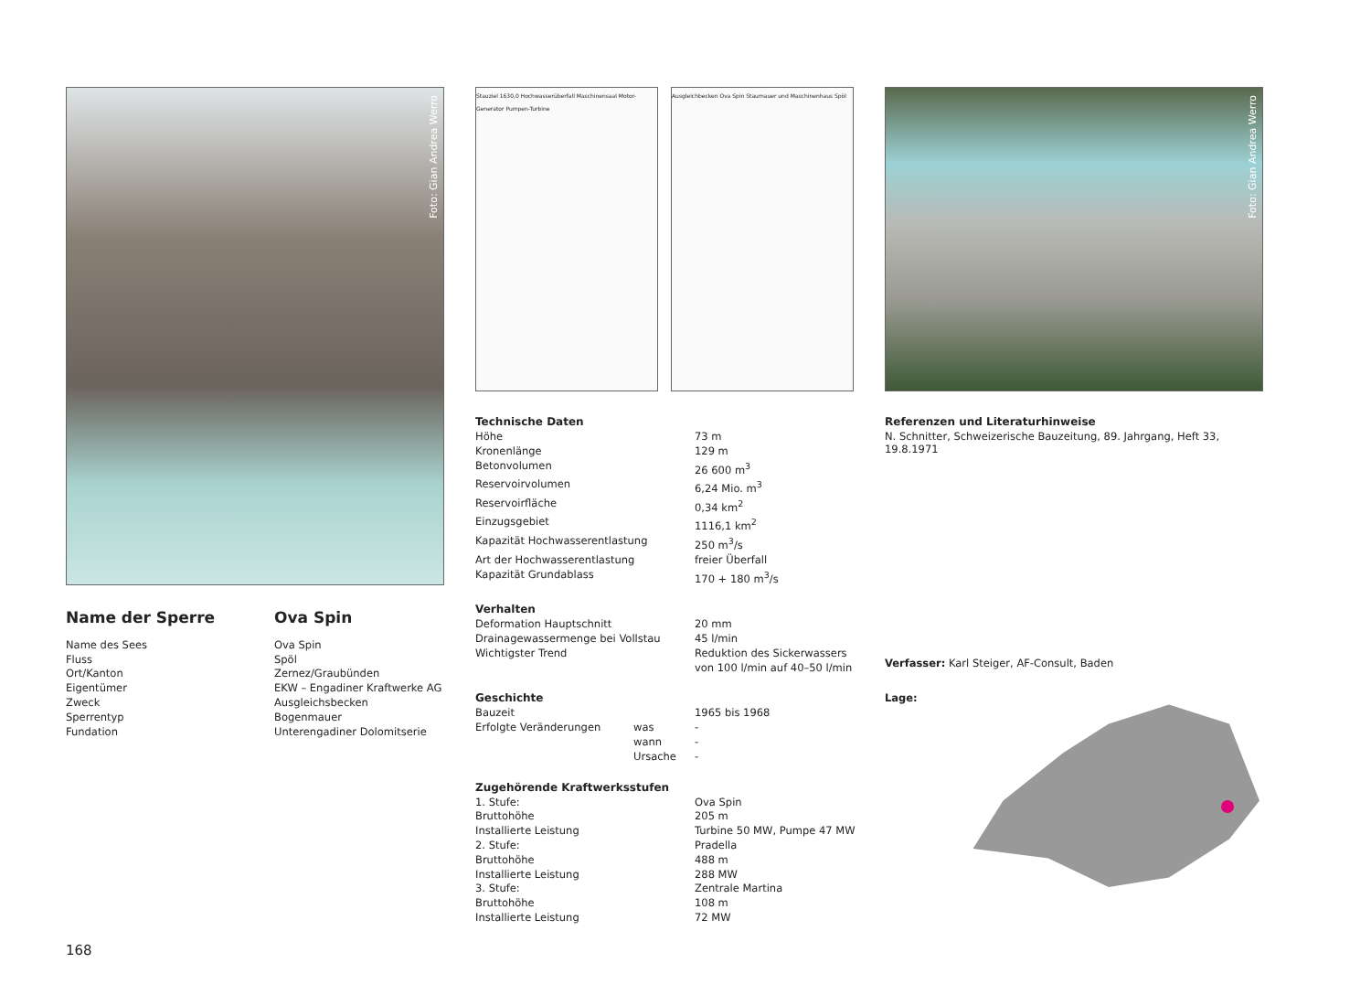Foto: Gian Andrea Werro
| Name der Sperre | Ova Spin |
| Name des Sees | Ova Spin |
| Fluss | Spöl |
| Ort/Kanton | Zernez/Graubünden |
| Eigentümer | EKW – Engadiner Kraftwerke AG |
| Zweck | Ausgleichsbecken |
| Sperrentyp | Bogenmauer |
| Fundation | Unterengadiner Dolomitserie |
168
Stauziel 1630,0 Hochwasserüberfall Maschinensaal Motor-Generator Pumpen-Turbine
Ausgleichbecken Ova Spin Staumauer und Maschinenhaus Spöl
Technische Daten
| Höhe | 73 m |
| Kronenlänge | 129 m |
| Betonvolumen | 26 600 m<sup>3</sup> |
| Reservoirvolumen | 6,24 Mio. m<sup>3</sup> |
| Reservoirfläche | 0,34 km<sup>2</sup> |
| Einzugsgebiet | 1116,1 km<sup>2</sup> |
| Kapazität Hochwasserentlastung | 250 m<sup>3</sup>/s |
| Art der Hochwasserentlastung | freier Überfall |
| Kapazität Grundablass | 170 + 180 m<sup>3</sup>/s |
Verhalten
| Deformation Hauptschnitt | 20 mm |
| Drainagewassermenge bei Vollstau | 45 l/min |
| Wichtigster Trend | Reduktion des Sickerwassers von 100 l/min auf 40–50 l/min |
Geschichte
| Bauzeit | | 1965 bis 1968 |
| Erfolgte Veränderungen | was | - |
| | wann | - |
| | Ursache | - |
Zugehörende Kraftwerksstufen
| 1. Stufe: | Ova Spin |
| Bruttohöhe | 205 m |
| Installierte Leistung | Turbine 50 MW, Pumpe 47 MW |
| 2. Stufe: | Pradella |
| Bruttohöhe | 488 m |
| Installierte Leistung | 288 MW |
| 3. Stufe: | Zentrale Martina |
| Bruttohöhe | 108 m |
| Installierte Leistung | 72 MW |
Foto: Gian Andrea Werro
Referenzen und Literaturhinweise
N. Schnitter, Schweizerische Bauzeitung, 89. Jahrgang, Heft 33, 19.8.1971
Verfasser: Karl Steiger, AF-Consult, Baden
Lage: